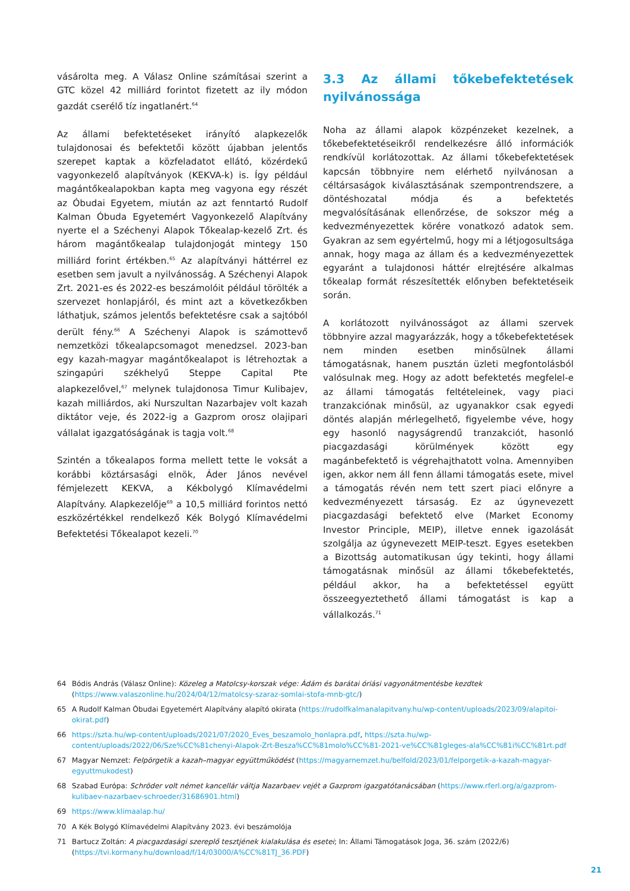vásárolta meg. A Válasz Online számításai szerint a GTC közel 42 milliárd forintot fizetett az ily módon gazdát cserélő tíz ingatlanért.<sup>64</sup>
Az állami befektetéseket irányító alapkezelők tulajdonosai és befektetői között újabban jelentős szerepet kaptak a közfeladatot ellátó, közérdekű vagyonkezelő alapítványok (KEKVA-k) is. Így például magántőkealapokban kapta meg vagyona egy részét az Óbudai Egyetem, miután az azt fenntartó Rudolf Kalman Óbuda Egyetemért Vagyonkezelő Alapítvány nyerte el a Széchenyi Alapok Tőkealap-kezelő Zrt. és három magántőkealap tulajdonjogát mintegy 150 milliárd forint értékben.<sup>65</sup> Az alapítványi háttérrel ez esetben sem javult a nyilvánosság. A Széchenyi Alapok Zrt. 2021-es és 2022-es beszámolóit például törölték a szervezet honlapjáról, és mint azt a következőkben láthatjuk, számos jelentős befektetésre csak a sajtóból derült fény.<sup>66</sup> A Széchenyi Alapok is számottevő nemzetközi tőkealapcsomagot menedzsel. 2023-ban egy kazah-magyar magántőkealapot is létrehoztak a szingapúri székhelyű Steppe Capital Pte alapkezelővel,<sup>67</sup> melynek tulajdonosa Timur Kulibajev, kazah milliárdos, aki Nurszultan Nazarbajev volt kazah diktátor veje, és 2022-ig a Gazprom orosz olajipari vállalat igazgatóságának is tagja volt.<sup>68</sup>
Szintén a tőkealapos forma mellett tette le voksát a korábbi köztársasági elnök, Áder János nevével fémjelezett KEKVA, a Kékbolygó Klímavédelmi Alapítvány. Alapkezelője<sup>69</sup> a 10,5 milliárd forintos nettó eszközértékkel rendelkező Kék Bolygó Klímavédelmi Befektetési Tőkealapot kezeli.<sup>70</sup>
3.3 Az állami tőkebefektetések nyilvánossága
Noha az állami alapok közpénzeket kezelnek, a tőkebefektetéseikről rendelkezésre álló információk rendkívül korlátozottak. Az állami tőkebefektetések kapcsán többnyire nem elérhető nyilvánosan a céltársaságok kiválasztásának szempontrendszere, a döntéshozatal módja és a befektetés megvalósításának ellenőrzése, de sokszor még a kedvezményezettek körére vonatkozó adatok sem. Gyakran az sem egyértelmű, hogy mi a létjogosultsága annak, hogy maga az állam és a kedvezményezettek egyaránt a tulajdonosi háttér elrejtésére alkalmas tőkealap formát részesítették előnyben befektetéseik során.
A korlátozott nyilvánosságot az állami szervek többnyire azzal magyarázzák, hogy a tőkebefektetések nem minden esetben minősülnek állami támogatásnak, hanem pusztán üzleti megfontolásból valósulnak meg. Hogy az adott befektetés megfelel-e az állami támogatás feltételeinek, vagy piaci tranzakciónak minősül, az ugyanakkor csak egyedi döntés alapján mérlegelhető, figyelembe véve, hogy egy hasonló nagyságrendű tranzakciót, hasonló piacgazdasági körülmények között egy magánbefektető is végrehajthatott volna. Amennyiben igen, akkor nem áll fenn állami támogatás esete, mivel a támogatás révén nem tett szert piaci előnyre a kedvezményezett társaság. Ez az úgynevezett piacgazdasági befektető elve (Market Economy Investor Principle, MEIP), illetve ennek igazolását szolgálja az úgynevezett MEIP-teszt. Egyes esetekben a Bizottság automatikusan úgy tekinti, hogy állami támogatásnak minősül az állami tőkebefektetés, például akkor, ha a befektetéssel együtt összeegyeztethető állami támogatást is kap a vállalkozás.<sup>71</sup>
64 Bódis András (Válasz Online): Közeleg a Matolcsy-korszak vége: Ádám és barátai óriási vagyonátmentésbe kezdtek (https://www.valaszonline.hu/2024/04/12/matolcsy-szaraz-somlai-stofa-mnb-gtc/)
65 A Rudolf Kalman Óbudai Egyetemért Alapítvány alapító okirata (https://rudolfkalmanalapitvany.hu/wp-content/uploads/2023/09/alapitoi-okirat.pdf)
66 https://szta.hu/wp-content/uploads/2021/07/2020_Eves_beszamolo_honlapra.pdf, https://szta.hu/wp-content/uploads/2022/06/Sze%CC%81chenyi-Alapok-Zrt-Besza%CC%81molo%CC%81-2021-ve%CC%81gleges-ala%CC%81i%CC%81rt.pdf
67 Magyar Nemzet: Felpörgetik a kazah–magyar együttműködést (https://magyarnemzet.hu/belfold/2023/01/felporgetik-a-kazah-magyar-egyuttmukodest)
68 Szabad Európa: Schröder volt német kancellár váltja Nazarbaev vejét a Gazprom igazgatótanácsában (https://www.rferl.org/a/gazprom-kulibaev-nazarbaev-schroeder/31686901.html)
69 https://www.klimaalap.hu/
70 A Kék Bolygó Klímavédelmi Alapítvány 2023. évi beszámolója
71 Bartucz Zoltán: A piacgazdasági szereplő tesztjének kialakulása és esetei; In: Állami Támogatások Joga, 36. szám (2022/6) (https://tvi.kormany.hu/download/f/14/03000/A%CC%81TJ_36.PDF)
21